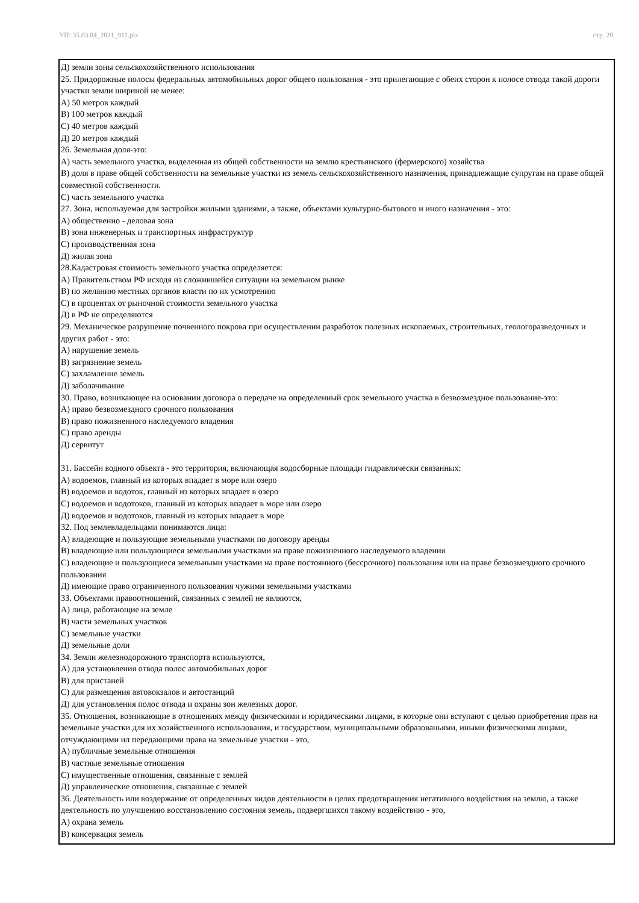УП: 35.03.04_2021_911.plx стр. 20
Д) земли зоны сельскохозяйственного использования
25. Придорожные полосы федеральных автомобильных дорог общего пользования - это прилегающие с обеих сторон к полосе отвода такой дороги участки земли шириной не менее:
А) 50 метров каждый
В) 100 метров каждый
С) 40 метров каждый
Д) 20 метров каждый
26. Земельная доля-это:
А) часть земельного участка, выделенная из общей собственности на землю крестьянского (фермерского) хозяйства
В) доля в праве общей собственности на земельные участки из земель сельскохозяйственного назначения, принадлежащие супругам на праве общей совместной собственности.
С) часть земельного участка
27. Зона, используемая для застройки жилыми зданиями, а также, объектами культурно-бытового и иного назначения - это:
А) общественно - деловая зона
В) зона инженерных и транспортных инфраструктур
С) производственная зона
Д) жилая зона
28.Кадастровая стоимость земельного участка определяется:
А) Правительством РФ исходя из сложившейся ситуации на земельном рынке
В) по желанию местных органов власти по их усмотрению
С) в процентах от рыночной стоимости земельного участка
Д) в РФ не определяются
29. Механическое разрушение почвенного покрова при осуществлении разработок полезных ископаемых, строительных, геологоразведочных и других работ - это:
А) нарушение земель
В) загрязнение земель
С) захламление земель
Д) заболачивание
30. Право, возникающее на основании договора о передаче на определенный срок земельного участка в безвозмездное пользование-это:
А) право безвозмездного срочного пользования
В) право пожизненного наследуемого владения
С) право аренды
Д) сервитут
31. Бассейн водного объекта - это территория, включающая водосборные площади гидравлически связанных:
А) водоемов, главный из которых впадает в море или озеро
В) водоемов и водоток, главный из которых впадает в озеро
С) водоемов и водотоков, главный из которых впадает в море или озеро
Д) водоемов и водотоков, главный из которых впадает в море
32. Под землевладельцами понимаются лица:
А) владеющие и пользующие земельными участками по договору аренды
В) владеющие или пользующиеся земельными участками на праве пожизненного наследуемого владения
С) владеющие и пользующиеся земельными участками на праве постоянного (бессрочного) пользования или на праве безвозмездного срочного пользования
Д) имеющие право ограниченного пользования чужими земельными участками
33. Объектами правоотношений, связанных с землей не являются,
А) лица, работающие на земле
В) части земельных участков
С) земельные участки
Д) земельные доли
34. Земли железнодорожного транспорта используются,
А) для установления отвода полос автомобильных дорог
В) для пристаней
С) для размещения автовокзалов и автостанций
Д) для установления полос отвода и охраны зон железных дорог.
35. Отношения, возникающие в отношениях между физическими и юридическими лицами, в которые они вступают с целью приобретения прав на земельные участки для их хозяйственного использования, и государством, муниципальными образованьями, иными физическими лицами, отчуждающими ил передающими права на земельные участки - это,
А) публичные земельные отношения
В) частные земельные отношения
С) имущественные отношения, связанные с землей
Д) управленческие отношения, связанные с землей
36. Деятельность или воздержание от определенных видов деятельности в целях предотвращения негативного воздействия на землю, а также деятельность по улучшению восстановлению состояния земель, подвергшихся такому воздействию - это,
А) охрана земель
В) консервация земель